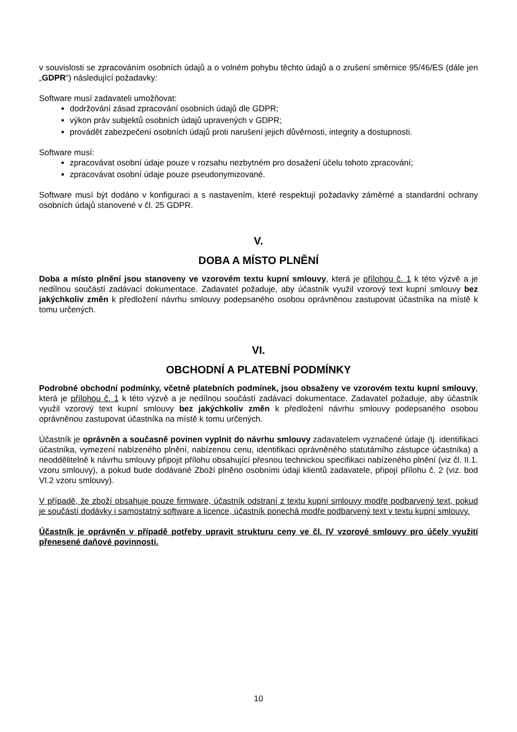v souvislosti se zpracováním osobních údajů a o volném pohybu těchto údajů a o zrušení směrnice 95/46/ES (dále jen „GDPR“) následující požadavky:
Software musí zadavateli umožňovat:
dodržování zásad zpracování osobních údajů dle GDPR;
výkon práv subjektů osobních údajů upravených v GDPR;
provádět zabezpečení osobních údajů proti narušení jejich důvěrnosti, integrity a dostupnosti.
Software musí:
zpracovávat osobní údaje pouze v rozsahu nezbytném pro dosažení účelu tohoto zpracování;
zpracovávat osobní údaje pouze pseudonymizované.
Software musí být dodáno v konfiguraci a s nastavením, které respektují požadavky záměrné a standardní ochrany osobních údajů stanovené v čl. 25 GDPR.
V.
DOBA A MÍSTO PLNĚNÍ
Doba a místo plnění jsou stanoveny ve vzorovém textu kupní smlouvy, která je přílohou č. 1 k této výzvě a je nedílnou součástí zadávací dokumentace. Zadavatel požaduje, aby účastník využil vzorový text kupní smlouvy bez jakýchkoliv změn k předložení návrhu smlouvy podepsaného osobou oprávněnou zastupovat účastníka na místě k tomu určených.
VI.
OBCHODNÍ A PLATEBNÍ PODMÍNKY
Podrobné obchodní podmínky, včetně platebních podmínek, jsou obsaženy ve vzorovém textu kupní smlouvy, která je přílohou č. 1 k této výzvě a je nedílnou součástí zadávací dokumentace. Zadavatel požaduje, aby účastník využil vzorový text kupní smlouvy bez jakýchkoliv změn k předložení návrhu smlouvy podepsaného osobou oprávněnou zastupovat účastníka na místě k tomu určených.
Účastník je oprávněn a současně povinen vyplnit do návrhu smlouvy zadavatelem vyznačené údaje (tj. identifikaci účastníka, vymezení nabízeného plnění, nabízenou cenu, identifikaci oprávněného statutárního zástupce účastníka) a neoddělitelně k návrhu smlouvy připojit přílohu obsahující přesnou technickou specifikaci nabízeného plnění (viz čl. II.1. vzoru smlouvy), a pokud bude dodávané Zboží plněno osobními údaji klientů zadavatele, připojí přílohu č. 2 (viz. bod VI.2 vzoru smlouvy).
V případě, že zboží obsahuje pouze firmware, účastník odstraní z textu kupní smlouvy modře podbarvený text, pokud je součástí dodávky i samostatný software a licence, účastník ponechá modře podbarvený text v textu kupní smlouvy.
Účastník je oprávněn v případě potřeby upravit strukturu ceny ve čl. IV vzorové smlouvy pro účely využití přenesené daňové povinnosti.
10